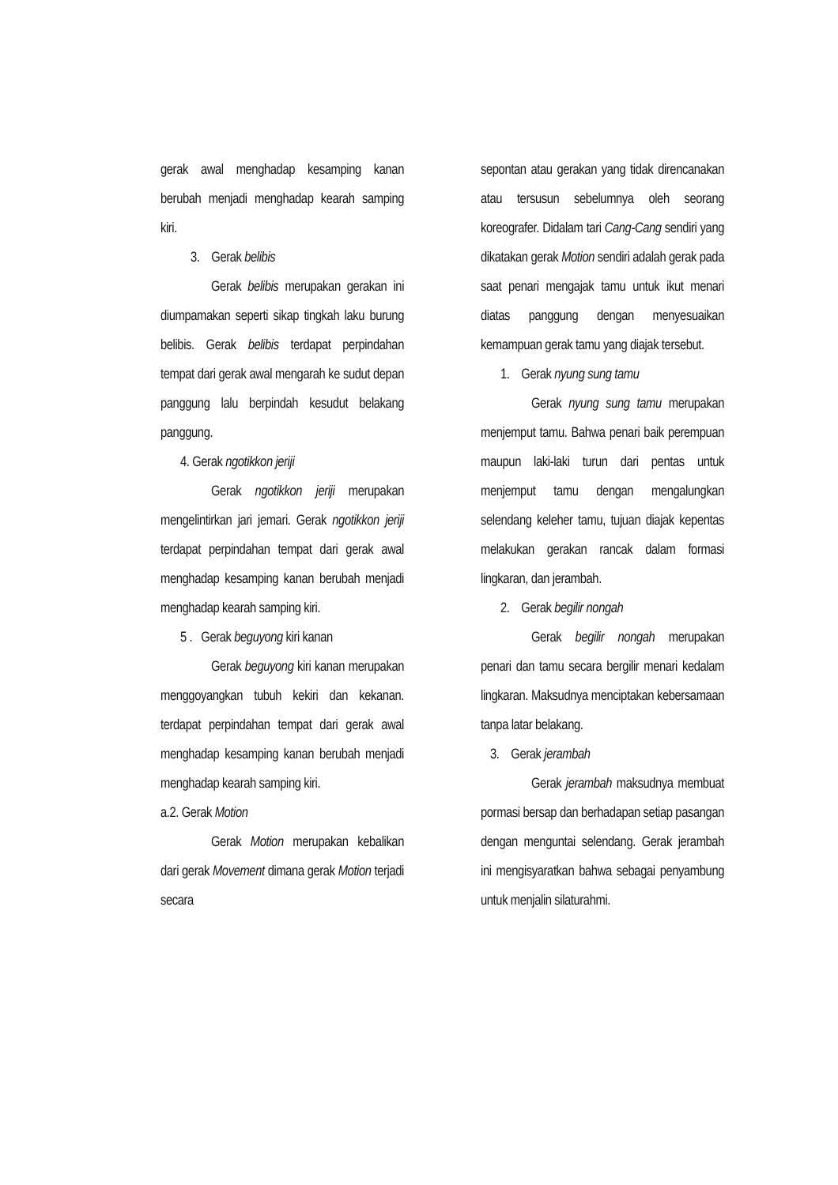gerak awal menghadap kesamping kanan berubah menjadi menghadap kearah samping kiri.
3. Gerak belibis
Gerak belibis merupakan gerakan ini diumpamakan seperti sikap tingkah laku burung belibis. Gerak belibis terdapat perpindahan tempat dari gerak awal mengarah ke sudut depan panggung lalu berpindah kesudut belakang panggung.
4. Gerak ngotikkon jeriji
Gerak ngotikkon jeriji merupakan mengelintirkan jari jemari. Gerak ngotikkon jeriji terdapat perpindahan tempat dari gerak awal menghadap kesamping kanan berubah menjadi menghadap kearah samping kiri.
5 . Gerak beguyong kiri kanan
Gerak beguyong kiri kanan merupakan menggoyangkan tubuh kekiri dan kekanan. terdapat perpindahan tempat dari gerak awal menghadap kesamping kanan berubah menjadi menghadap kearah samping kiri.
a.2. Gerak Motion
Gerak Motion merupakan kebalikan dari gerak Movement dimana gerak Motion terjadi secara
sepontan atau gerakan yang tidak direncanakan atau tersusun sebelumnya oleh seorang koreografer. Didalam tari Cang-Cang sendiri yang dikatakan gerak Motion sendiri adalah gerak pada saat penari mengajak tamu untuk ikut menari diatas panggung dengan menyesuaikan kemampuan gerak tamu yang diajak tersebut.
1. Gerak nyung sung tamu
Gerak nyung sung tamu merupakan menjemput tamu. Bahwa penari baik perempuan maupun laki-laki turun dari pentas untuk menjemput tamu dengan mengalungkan selendang keleher tamu, tujuan diajak kepentas melakukan gerakan rancak dalam formasi lingkaran, dan jerambah.
2. Gerak begilir nongah
Gerak begilir nongah merupakan penari dan tamu secara bergilir menari kedalam lingkaran. Maksudnya menciptakan kebersamaan tanpa latar belakang.
3. Gerak jerambah
Gerak jerambah maksudnya membuat pormasi bersap dan berhadapan setiap pasangan dengan menguntai selendang. Gerak jerambah ini mengisyaratkan bahwa sebagai penyambung untuk menjalin silaturahmi.